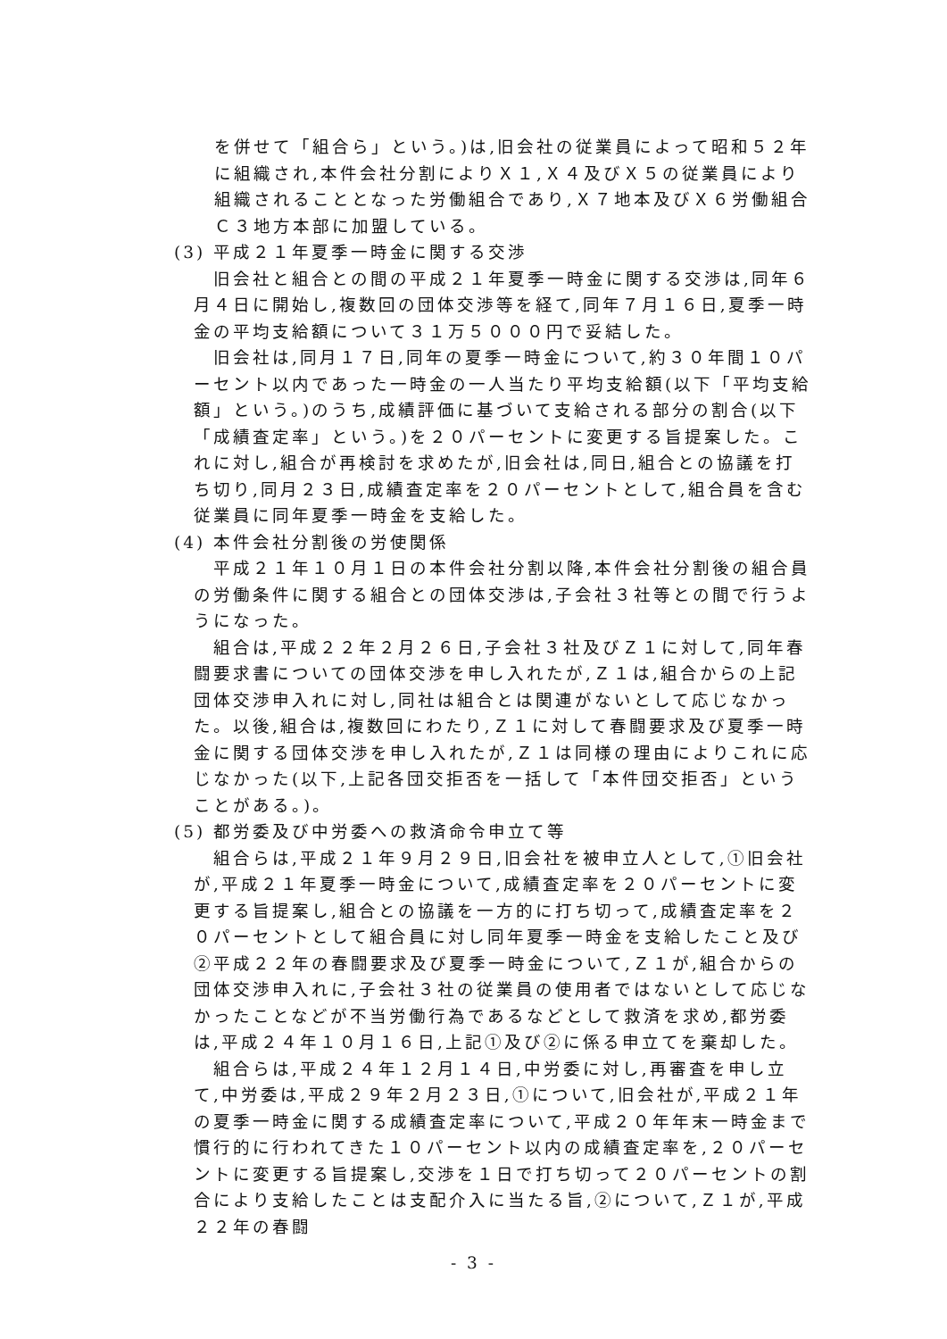を併せて「組合ら」という。)は,旧会社の従業員によって昭和５２年に組織され,本件会社分割によりＸ１,Ｘ４及びＸ５の従業員により組織されることとなった労働組合であり,Ｘ７地本及びＸ６労働組合Ｃ３地方本部に加盟している。
(3) 平成２１年夏季一時金に関する交渉
旧会社と組合との間の平成２１年夏季一時金に関する交渉は,同年６月４日に開始し,複数回の団体交渉等を経て,同年７月１６日,夏季一時金の平均支給額について３１万５０００円で妥結した。
旧会社は,同月１７日,同年の夏季一時金について,約３０年間１０パーセント以内であった一時金の一人当たり平均支給額(以下「平均支給額」という。)のうち,成績評価に基づいて支給される部分の割合(以下「成績査定率」という。)を２０パーセントに変更する旨提案した。これに対し,組合が再検討を求めたが,旧会社は,同日,組合との協議を打ち切り,同月２３日,成績査定率を２０パーセントとして,組合員を含む従業員に同年夏季一時金を支給した。
(4) 本件会社分割後の労使関係
平成２１年１０月１日の本件会社分割以降,本件会社分割後の組合員の労働条件に関する組合との団体交渉は,子会社３社等との間で行うようになった。
組合は,平成２２年２月２６日,子会社３社及びＺ１に対して,同年春闘要求書についての団体交渉を申し入れたが,Ｚ１は,組合からの上記団体交渉申入れに対し,同社は組合とは関連がないとして応じなかった。以後,組合は,複数回にわたり,Ｚ１に対して春闘要求及び夏季一時金に関する団体交渉を申し入れたが,Ｚ１は同様の理由によりこれに応じなかった(以下,上記各団交拒否を一括して「本件団交拒否」ということがある。)。
(5) 都労委及び中労委への救済命令申立て等
組合らは,平成２１年９月２９日,旧会社を被申立人として,①旧会社が,平成２１年夏季一時金について,成績査定率を２０パーセントに変更する旨提案し,組合との協議を一方的に打ち切って,成績査定率を２０パーセントとして組合員に対し同年夏季一時金を支給したこと及び②平成２２年の春闘要求及び夏季一時金について,Ｚ１が,組合からの団体交渉申入れに,子会社３社の従業員の使用者ではないとして応じなかったことなどが不当労働行為であるなどとして救済を求め,都労委は,平成２４年１０月１６日,上記①及び②に係る申立てを棄却した。
組合らは,平成２４年１２月１４日,中労委に対し,再審査を申し立て,中労委は,平成２９年２月２３日,①について,旧会社が,平成２１年の夏季一時金に関する成績査定率について,平成２０年年末一時金まで慣行的に行われてきた１０パーセント以内の成績査定率を,２０パーセントに変更する旨提案し,交渉を１日で打ち切って２０パーセントの割合により支給したことは支配介入に当たる旨,②について,Ｚ１が,平成２２年の春闘
- 3 -